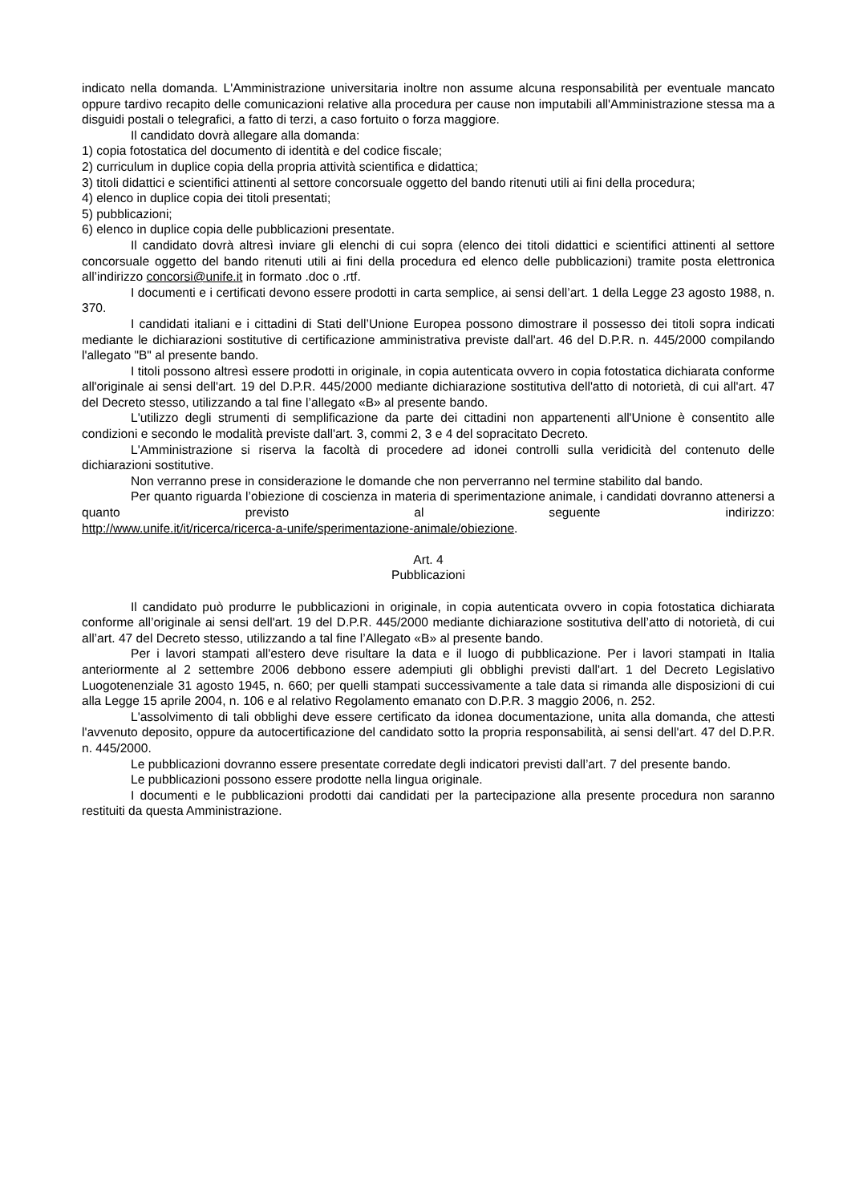indicato nella domanda. L'Amministrazione universitaria inoltre non assume alcuna responsabilità per eventuale mancato oppure tardivo recapito delle comunicazioni relative alla procedura per cause non imputabili all'Amministrazione stessa ma a disguidi postali o telegrafici, a fatto di terzi, a caso fortuito o forza maggiore.
Il candidato dovrà allegare alla domanda:
1) copia fotostatica del documento di identità e del codice fiscale;
2) curriculum in duplice copia della propria attività scientifica e didattica;
3) titoli didattici e scientifici attinenti al settore concorsuale oggetto del bando ritenuti utili ai fini della procedura;
4) elenco in duplice copia dei titoli presentati;
5) pubblicazioni;
6) elenco in duplice copia delle pubblicazioni presentate.
Il candidato dovrà altresì inviare gli elenchi di cui sopra (elenco dei titoli didattici e scientifici attinenti al settore concorsuale oggetto del bando ritenuti utili ai fini della procedura ed elenco delle pubblicazioni) tramite posta elettronica all’indirizzo concorsi@unife.it in formato .doc o .rtf.
I documenti e i certificati devono essere prodotti in carta semplice, ai sensi dell’art. 1 della Legge 23 agosto 1988, n. 370.
I candidati italiani e i cittadini di Stati dell’Unione Europea possono dimostrare il possesso dei titoli sopra indicati mediante le dichiarazioni sostitutive di certificazione amministrativa previste dall'art. 46 del D.P.R. n. 445/2000 compilando l'allegato "B" al presente bando.
I titoli possono altresì essere prodotti in originale, in copia autenticata ovvero in copia fotostatica dichiarata conforme all'originale ai sensi dell'art. 19 del D.P.R. 445/2000 mediante dichiarazione sostitutiva dell'atto di notorietà, di cui all'art. 47 del Decreto stesso, utilizzando a tal fine l’allegato «B» al presente bando.
L'utilizzo degli strumenti di semplificazione da parte dei cittadini non appartenenti all'Unione è consentito alle condizioni e secondo le modalità previste dall'art. 3, commi 2, 3 e 4 del sopracitato Decreto.
L'Amministrazione si riserva la facoltà di procedere ad idonei controlli sulla veridicità del contenuto delle dichiarazioni sostitutive.
Non verranno prese in considerazione le domande che non perverranno nel termine stabilito dal bando.
Per quanto riguarda l’obiezione di coscienza in materia di sperimentazione animale, i candidati dovranno attenersi a quanto previsto al seguente indirizzo:
http://www.unife.it/it/ricerca/ricerca-a-unife/sperimentazione-animale/obiezione.
Art. 4
Pubblicazioni
Il candidato può produrre le pubblicazioni in originale, in copia autenticata ovvero in copia fotostatica dichiarata conforme all’originale ai sensi dell'art. 19 del D.P.R. 445/2000 mediante dichiarazione sostitutiva dell’atto di notorietà, di cui all’art. 47 del Decreto stesso, utilizzando a tal fine l’Allegato «B» al presente bando.
Per i lavori stampati all'estero deve risultare la data e il luogo di pubblicazione. Per i lavori stampati in Italia anteriormente al 2 settembre 2006 debbono essere adempiuti gli obblighi previsti dall'art. 1 del Decreto Legislativo Luogotenenziale 31 agosto 1945, n. 660; per quelli stampati successivamente a tale data si rimanda alle disposizioni di cui alla Legge 15 aprile 2004, n. 106 e al relativo Regolamento emanato con D.P.R. 3 maggio 2006, n. 252.
L'assolvimento di tali obblighi deve essere certificato da idonea documentazione, unita alla domanda, che attesti l'avvenuto deposito, oppure da autocertificazione del candidato sotto la propria responsabilità, ai sensi dell'art. 47 del D.P.R. n. 445/2000.
Le pubblicazioni dovranno essere presentate corredate degli indicatori previsti dall’art. 7 del presente bando.
Le pubblicazioni possono essere prodotte nella lingua originale.
I documenti e le pubblicazioni prodotti dai candidati per la partecipazione alla presente procedura non saranno restituiti da questa Amministrazione.